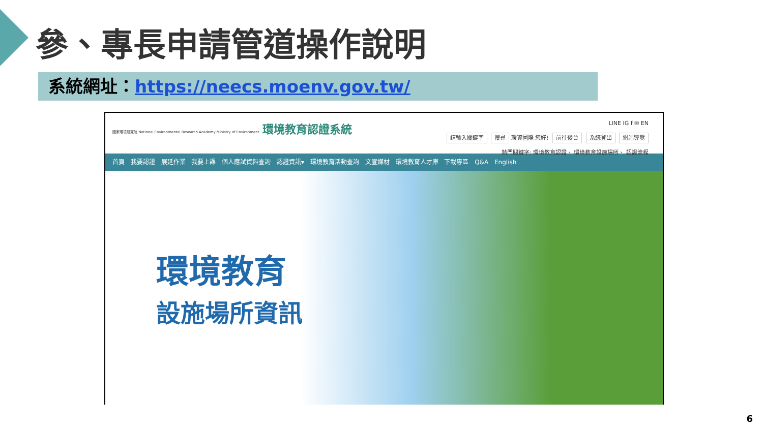參、專長申請管道操作說明
系統網址：https://neecs.moenv.gov.tw/
國家環境研究院 National Environmental Research Academy Ministry of Environment 環境教育認證系統
LINE IG f ✉ EN
請輸入關鍵字 搜尋 環資國際 您好! 前往後台 系統登出 網站導覽
熱門關鍵字: 環境教育認證、 環境教育設施場所、 認證流程
首頁 我要認證 展延作業 我要上課 個人應試資料查詢 認證資訊▾ 環境教育活動查詢 文宣媒材 環境教育人才庫 下載專區 Q&A English
環境教育
設施場所資訊
6